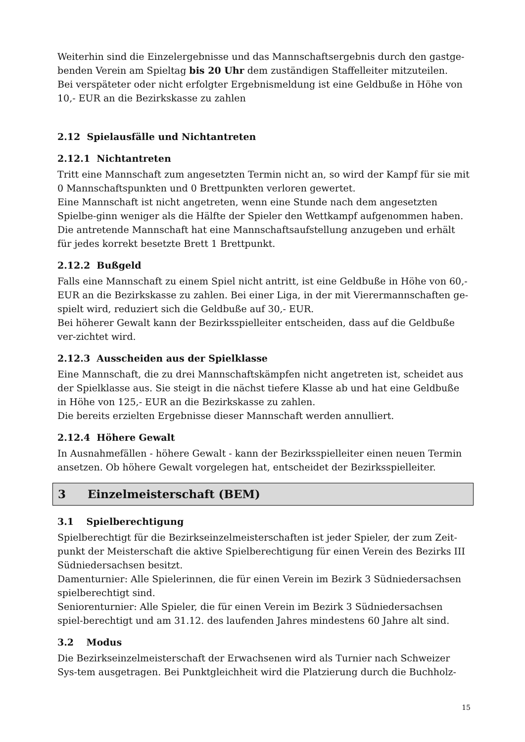Weiterhin sind die Einzelergebnisse und das Mannschaftsergebnis durch den gastge-benden Verein am Spieltag bis 20 Uhr dem zuständigen Staffelleiter mitzuteilen.
Bei verspäteter oder nicht erfolgter Ergebnismeldung ist eine Geldbuße in Höhe von 10,- EUR an die Bezirkskasse zu zahlen
2.12 Spielausfälle und Nichtantreten
2.12.1 Nichtantreten
Tritt eine Mannschaft zum angesetzten Termin nicht an, so wird der Kampf für sie mit 0 Mannschaftspunkten und 0 Brettpunkten verloren gewertet.
Eine Mannschaft ist nicht angetreten, wenn eine Stunde nach dem angesetzten Spielbe-ginn weniger als die Hälfte der Spieler den Wettkampf aufgenommen haben.
Die antretende Mannschaft hat eine Mannschaftsaufstellung anzugeben und erhält für jedes korrekt besetzte Brett 1 Brettpunkt.
2.12.2 Bußgeld
Falls eine Mannschaft zu einem Spiel nicht antritt, ist eine Geldbuße in Höhe von 60,- EUR an die Bezirkskasse zu zahlen. Bei einer Liga, in der mit Vierermannschaften ge-spielt wird, reduziert sich die Geldbuße auf 30,- EUR.
Bei höherer Gewalt kann der Bezirksspielleiter entscheiden, dass auf die Geldbuße ver-zichtet wird.
2.12.3 Ausscheiden aus der Spielklasse
Eine Mannschaft, die zu drei Mannschaftskämpfen nicht angetreten ist, scheidet aus der Spielklasse aus. Sie steigt in die nächst tiefere Klasse ab und hat eine Geldbuße in Höhe von 125,- EUR an die Bezirkskasse zu zahlen.
Die bereits erzielten Ergebnisse dieser Mannschaft werden annulliert.
2.12.4 Höhere Gewalt
In Ausnahmefällen - höhere Gewalt - kann der Bezirksspielleiter einen neuen Termin ansetzen. Ob höhere Gewalt vorgelegen hat, entscheidet der Bezirksspielleiter.
3 Einzelmeisterschaft (BEM)
3.1 Spielberechtigung
Spielberechtigt für die Bezirkseinzelmeisterschaften ist jeder Spieler, der zum Zeit-punkt der Meisterschaft die aktive Spielberechtigung für einen Verein des Bezirks III Südniedersachsen besitzt.
Damenturnier: Alle Spielerinnen, die für einen Verein im Bezirk 3 Südniedersachsen spielberechtigt sind.
Seniorenturnier: Alle Spieler, die für einen Verein im Bezirk 3 Südniedersachsen spiel-berechtigt und am 31.12. des laufenden Jahres mindestens 60 Jahre alt sind.
3.2 Modus
Die Bezirkseinzelmeisterschaft der Erwachsenen wird als Turnier nach Schweizer Sys-tem ausgetragen. Bei Punktgleichheit wird die Platzierung durch die Buchholz-
15